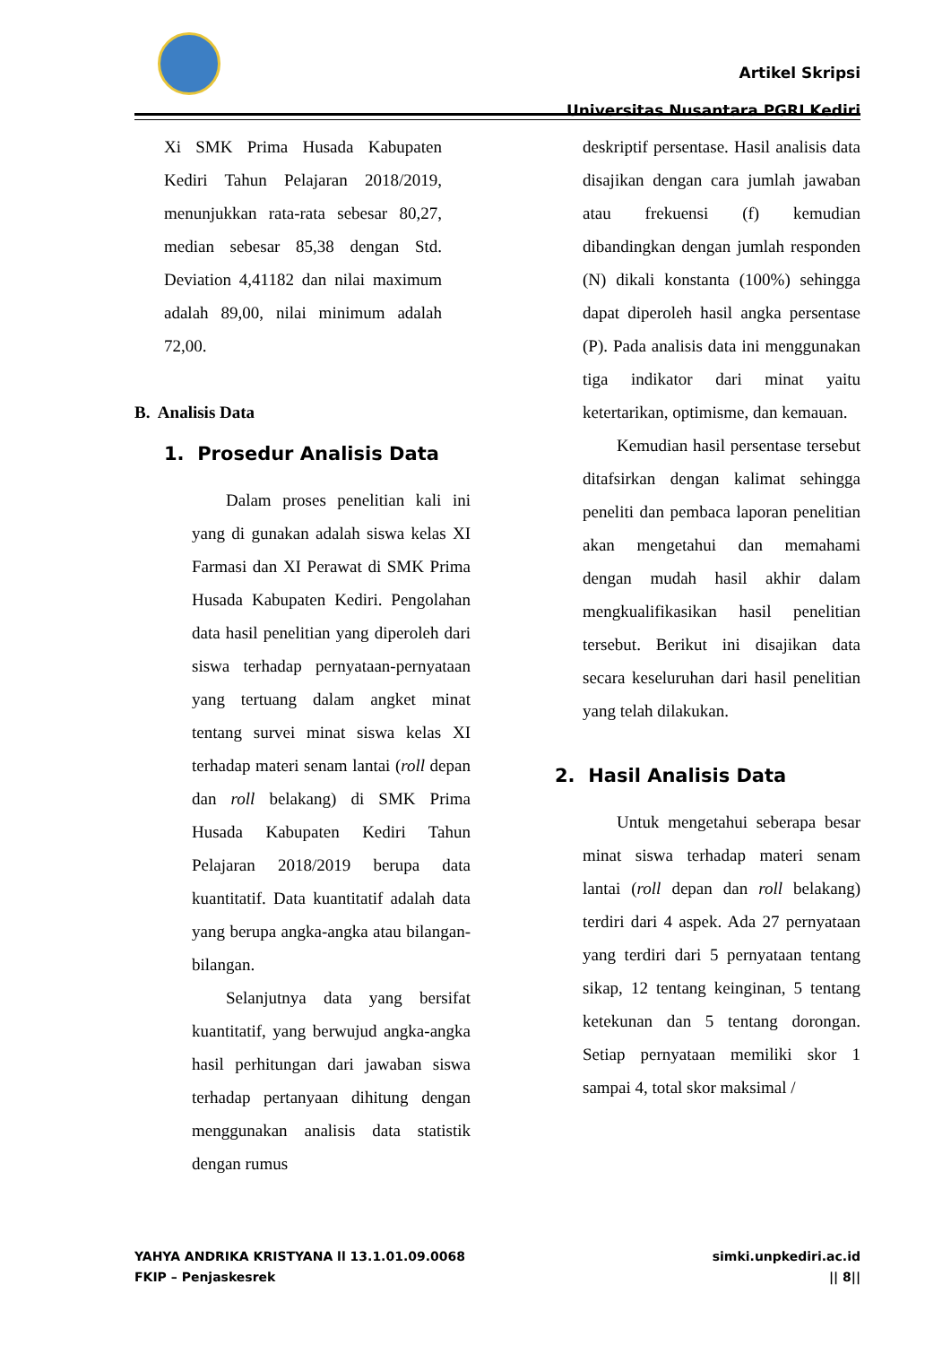Artikel Skripsi
Universitas Nusantara PGRI Kediri
Xi SMK Prima Husada Kabupaten Kediri Tahun Pelajaran 2018/2019, menunjukkan rata-rata sebesar 80,27, median sebesar 85,38 dengan Std. Deviation 4,41182 dan nilai maximum adalah 89,00, nilai minimum adalah 72,00.
B. Analisis Data
1. Prosedur Analisis Data
Dalam proses penelitian kali ini yang di gunakan adalah siswa kelas XI Farmasi dan XI Perawat di SMK Prima Husada Kabupaten Kediri. Pengolahan data hasil penelitian yang diperoleh dari siswa terhadap pernyataan-pernyataan yang tertuang dalam angket minat tentang survei minat siswa kelas XI terhadap materi senam lantai (roll depan dan roll belakang) di SMK Prima Husada Kabupaten Kediri Tahun Pelajaran 2018/2019 berupa data kuantitatif. Data kuantitatif adalah data yang berupa angka-angka atau bilangan-bilangan.
Selanjutnya data yang bersifat kuantitatif, yang berwujud angka-angka hasil perhitungan dari jawaban siswa terhadap pertanyaan dihitung dengan menggunakan analisis data statistik dengan rumus
deskriptif persentase. Hasil analisis data disajikan dengan cara jumlah jawaban atau frekuensi (f) kemudian dibandingkan dengan jumlah responden (N) dikali konstanta (100%) sehingga dapat diperoleh hasil angka persentase (P). Pada analisis data ini menggunakan tiga indikator dari minat yaitu ketertarikan, optimisme, dan kemauan.
Kemudian hasil persentase tersebut ditafsirkan dengan kalimat sehingga peneliti dan pembaca laporan penelitian akan mengetahui dan memahami dengan mudah hasil akhir dalam mengkualifikasikan hasil penelitian tersebut. Berikut ini disajikan data secara keseluruhan dari hasil penelitian yang telah dilakukan.
2. Hasil Analisis Data
Untuk mengetahui seberapa besar minat siswa terhadap materi senam lantai (roll depan dan roll belakang) terdiri dari 4 aspek. Ada 27 pernyataan yang terdiri dari 5 pernyataan tentang sikap, 12 tentang keinginan, 5 tentang ketekunan dan 5 tentang dorongan. Setiap pernyataan memiliki skor 1 sampai 4, total skor maksimal /
YAHYA ANDRIKA KRISTYANA ll 13.1.01.09.0068
FKIP – Penjaskesrek
simki.unpkediri.ac.id
|| 8||